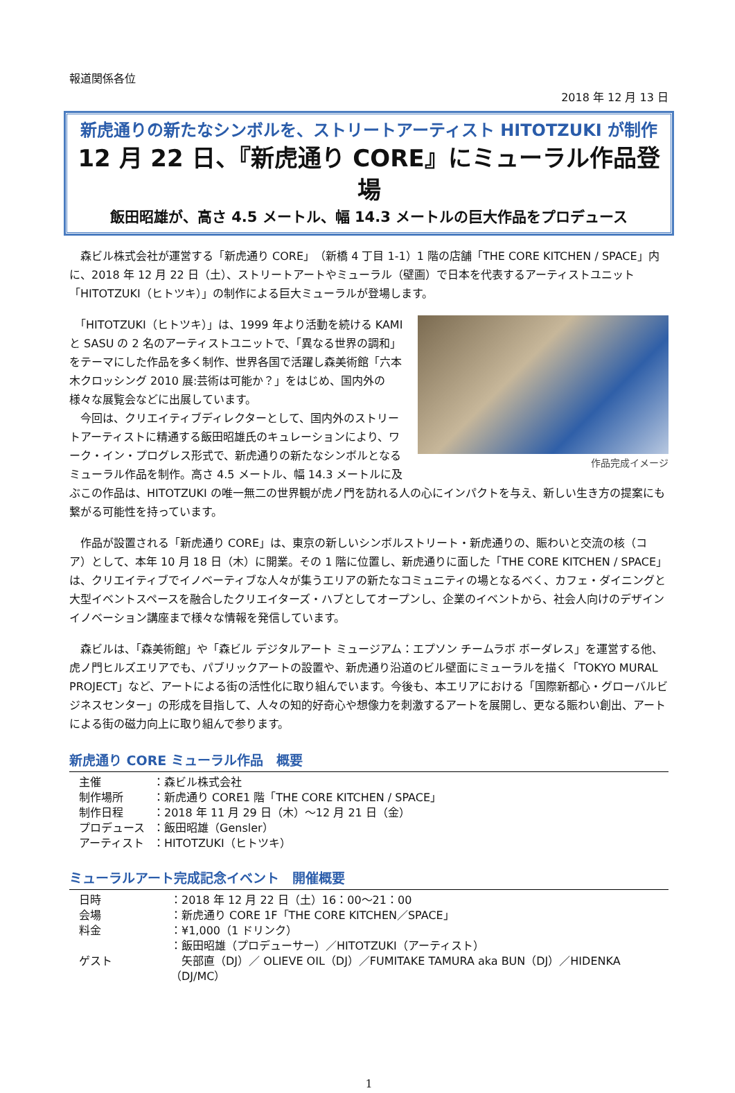報道関係各位
2018 年 12 月 13 日
新虎通りの新たなシンボルを、ストリートアーティスト HITOTZUKI が制作
12 月 22 日、『新虎通り CORE』にミューラル作品登場
飯田昭雄が、高さ 4.5 メートル、幅 14.3 メートルの巨大作品をプロデュース
　森ビル株式会社が運営する「新虎通り CORE」（新橋 4 丁目 1-1）1 階の店舗「THE CORE KITCHEN / SPACE」内に、2018 年 12 月 22 日（土）、ストリートアートやミューラル（壁画）で日本を代表するアーティストユニット「HITOTZUKI（ヒトツキ）」の制作による巨大ミューラルが登場します。
作品完成イメージ
　「HITOTZUKI（ヒトツキ）」は、1999 年より活動を続ける KAMI と SASU の 2 名のアーティストユニットで、「異なる世界の調和」をテーマにした作品を多く制作、世界各国で活躍し森美術館「六本木クロッシング 2010 展:芸術は可能か？」をはじめ、国内外の様々な展覧会などに出展しています。
　今回は、クリエイティブディレクターとして、国内外のストリートアーティストに精通する飯田昭雄氏のキュレーションにより、ワーク・イン・プログレス形式で、新虎通りの新たなシンボルとなるミューラル作品を制作。高さ 4.5 メートル、幅 14.3 メートルに及ぶこの作品は、HITOTZUKI の唯一無二の世界観が虎ノ門を訪れる人の心にインパクトを与え、新しい生き方の提案にも繋がる可能性を持っています。
　作品が設置される「新虎通り CORE」は、東京の新しいシンボルストリート・新虎通りの、賑わいと交流の核（コア）として、本年 10 月 18 日（木）に開業。その 1 階に位置し、新虎通りに面した「THE CORE KITCHEN / SPACE」は、クリエイティブでイノベーティブな人々が集うエリアの新たなコミュニティの場となるべく、カフェ・ダイニングと大型イベントスペースを融合したクリエイターズ・ハブとしてオープンし、企業のイベントから、社会人向けのデザインイノベーション講座まで様々な情報を発信しています。
　森ビルは、「森美術館」や「森ビル デジタルアート ミュージアム：エプソン チームラボ ボーダレス」を運営する他、虎ノ門ヒルズエリアでも、パブリックアートの設置や、新虎通り沿道のビル壁面にミューラルを描く「TOKYO MURAL PROJECT」など、アートによる街の活性化に取り組んでいます。今後も、本エリアにおける「国際新都心・グローバルビジネスセンター」の形成を目指して、人々の知的好奇心や想像力を刺激するアートを展開し、更なる賑わい創出、アートによる街の磁力向上に取り組んで参ります。
新虎通り CORE ミューラル作品　概要
| 主催 | ：森ビル株式会社 |
| 制作場所 | ：新虎通り CORE1 階「THE CORE KITCHEN / SPACE」 |
| 制作日程 | ：2018 年 11 月 29 日（木）～12 月 21 日（金） |
| プロデュース | ：飯田昭雄（Gensler） |
| アーティスト | ：HITOTZUKI（ヒトツキ） |
ミューラルアート完成記念イベント　開催概要
| 日時 | ：2018 年 12 月 22 日（土）16：00～21：00 |
| 会場 | ：新虎通り CORE 1F「THE CORE KITCHEN／SPACE」 |
| 料金 | ：¥1,000（1 ドリンク） |
| ゲスト | ：飯田昭雄（プロデューサー）／HITOTZUKI（アーティスト） 矢部直（DJ）／ OLIEVE OIL（DJ）／FUMITAKE TAMURA aka BUN（DJ）／HIDENKA（DJ/MC） |
1